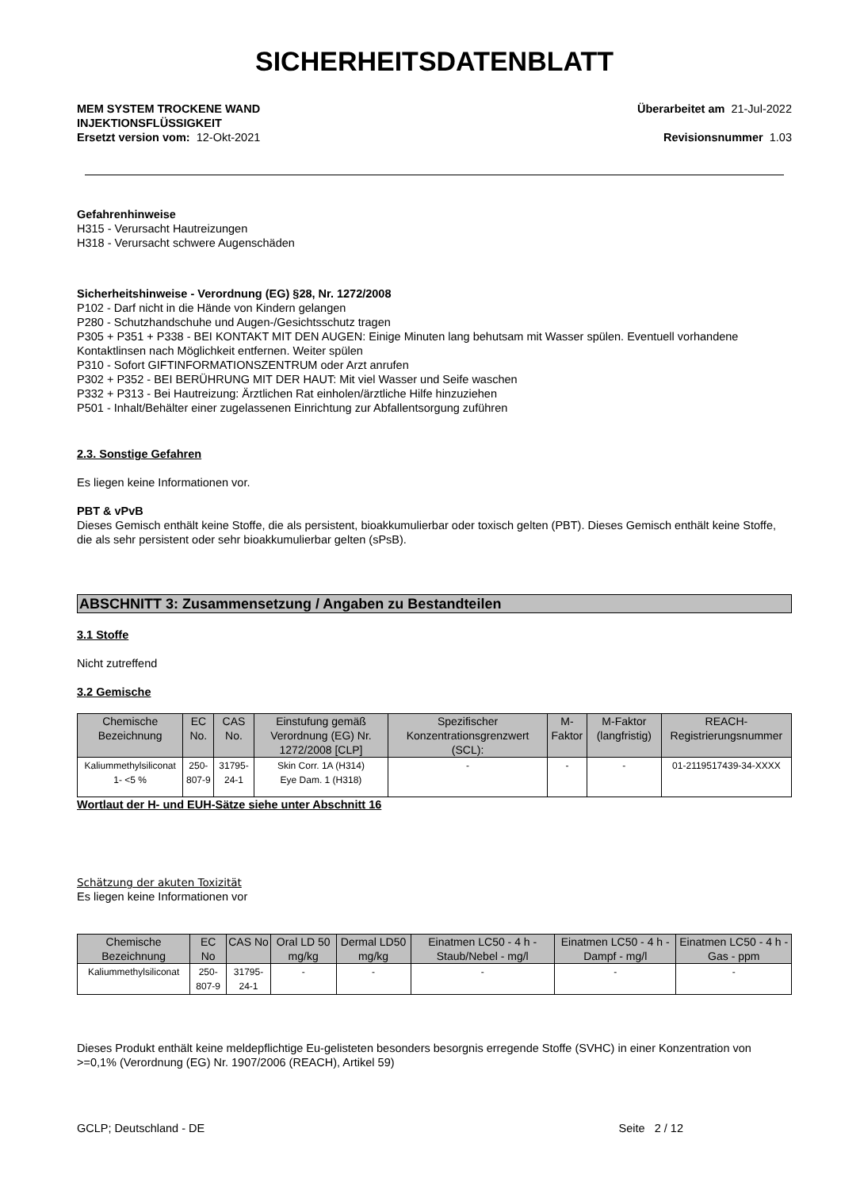SICHERHEITSDATENBLATT
MEM SYSTEM TROCKENE WAND
INJEKTIONSFLÜSSIGKEIT
Ersetzt version vom: 12-Okt-2021
Überarbeitet am 21-Jul-2022
Revisionsnummer 1.03
Gefahrenhinweise
H315 - Verursacht Hautreizungen
H318 - Verursacht schwere Augenschäden
Sicherheitshinweise - Verordnung (EG) §28, Nr. 1272/2008
P102 - Darf nicht in die Hände von Kindern gelangen
P280 - Schutzhandschuhe und Augen-/Gesichtsschutz tragen
P305 + P351 + P338 - BEI KONTAKT MIT DEN AUGEN: Einige Minuten lang behutsam mit Wasser spülen. Eventuell vorhandene Kontaktlinsen nach Möglichkeit entfernen. Weiter spülen
P310 - Sofort GIFTINFORMATIONSZENTRUM oder Arzt anrufen
P302 + P352 - BEI BERÜHRUNG MIT DER HAUT: Mit viel Wasser und Seife waschen
P332 + P313 - Bei Hautreizung: Ärztlichen Rat einholen/ärztliche Hilfe hinzuziehen
P501 - Inhalt/Behälter einer zugelassenen Einrichtung zur Abfallentsorgung zuführen
2.3. Sonstige Gefahren
Es liegen keine Informationen vor.
PBT & vPvB
Dieses Gemisch enthält keine Stoffe, die als persistent, bioakkumulierbar oder toxisch gelten (PBT). Dieses Gemisch enthält keine Stoffe, die als sehr persistent oder sehr bioakkumulierbar gelten (sPsB).
ABSCHNITT 3: Zusammensetzung / Angaben zu Bestandteilen
3.1 Stoffe
Nicht zutreffend
3.2 Gemische
| Chemische Bezeichnung | EC No. | CAS No. | Einstufung gemäß Verordnung (EG) Nr. 1272/2008 [CLP] | Spezifischer Konzentrationsgrenzwert (SCL): | M-Faktor | M-Faktor (langfristig) | REACH-Registrierungsnummer |
| --- | --- | --- | --- | --- | --- | --- | --- |
| Kaliummethylsiliconat 1- <5 % | 250-807-9 | 31795-24-1 | Skin Corr. 1A (H314) Eye Dam. 1 (H318) | - | - | - | 01-2119517439-34-XXXX |
Wortlaut der H- und EUH-Sätze siehe unter Abschnitt 16
Schätzung der akuten Toxizität
Es liegen keine Informationen vor
| Chemische Bezeichnung | EC No | CAS No | Oral LD 50 mg/kg | Dermal LD50 mg/kg | Einatmen LC50 - 4 h - Staub/Nebel - mg/l | Einatmen LC50 - 4 h - Dampf - mg/l | Einatmen LC50 - 4 h - Gas - ppm |
| --- | --- | --- | --- | --- | --- | --- | --- |
| Kaliummethylsiliconat | 250-807-9 | 31795-24-1 | - | - | - | - | - |
Dieses Produkt enthält keine meldepflichtige Eu-gelisteten besonders besorgnis erregende Stoffe (SVHC) in einer Konzentration von >=0,1% (Verordnung (EG) Nr. 1907/2006 (REACH), Artikel 59)
GCLP; Deutschland - DE Seite 2 / 12